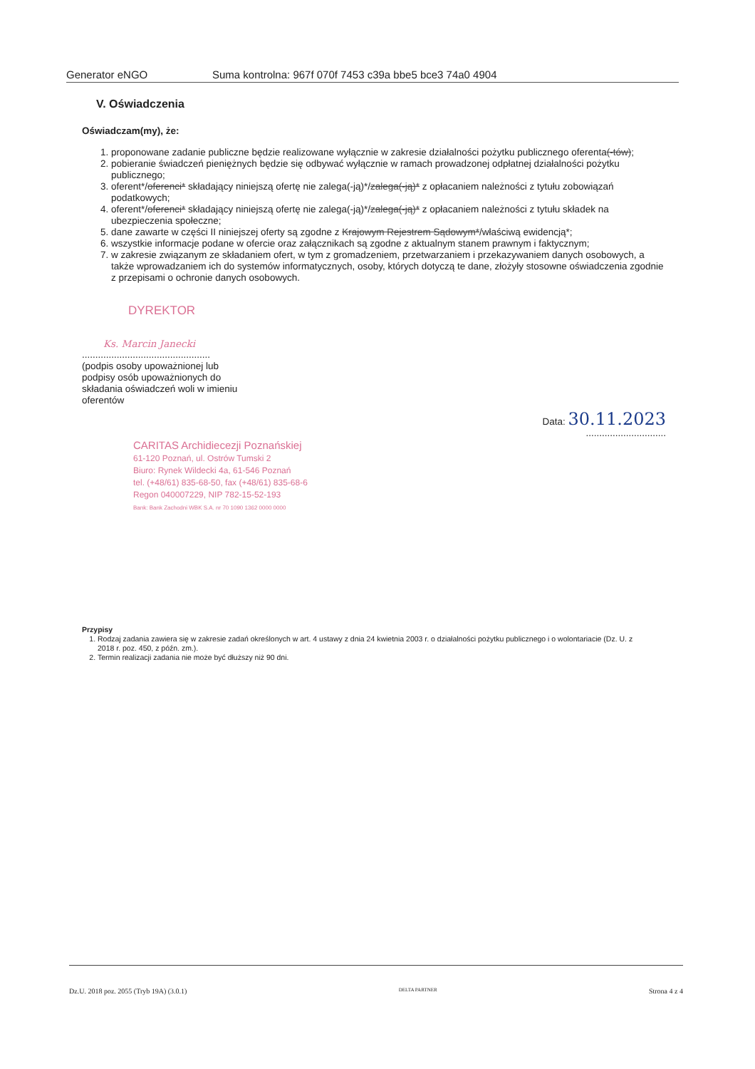Generator eNGO Suma kontrolna: 967f 070f 7453 c39a bbe5 bce3 74a0 4904
V. Oświadczenia
Oświadczam(my), że:
1. proponowane zadanie publiczne będzie realizowane wyłącznie w zakresie działalności pożytku publicznego oferenta(-tów);
2. pobieranie świadczeń pieniężnych będzie się odbywać wyłącznie w ramach prowadzonej odpłatnej działalności pożytku publicznego;
3. oferent*/oferenci* składający niniejszą ofertę nie zalega(-ją)*/zalega(-ją)* z opłacaniem należności z tytułu zobowiązań podatkowych;
4. oferent*/oferenci* składający niniejszą ofertę nie zalega(-ją)*/zalega(-ją)* z opłacaniem należności z tytułu składek na ubezpieczenia społeczne;
5. dane zawarte w części II niniejszej oferty są zgodne z Krajowym Rejestrem Sądowym*/właściwą ewidencją*;
6. wszystkie informacje podane w ofercie oraz załącznikach są zgodne z aktualnym stanem prawnym i faktycznym;
7. w zakresie związanym ze składaniem ofert, w tym z gromadzeniem, przetwarzaniem i przekazywaniem danych osobowych, a także wprowadzaniem ich do systemów informatycznych, osoby, których dotyczą te dane, złożyły stosowne oświadczenia zgodnie z przepisami o ochronie danych osobowych.
DYREKTOR
Ks. Marcin Janecki
................................................
(podpis osoby upoważnionej lub podpisy osób upoważnionych do składania oświadczeń woli w imieniu oferentów
Data: 30.11.2023
..............................
CARITAS Archidiecezji Poznańskiej
61-120 Poznań, ul. Ostrów Tumski 2
Biuro: Rynek Wildecki 4a, 61-546 Poznań
tel. (+48/61) 835-68-50, fax (+48/61) 835-68-6
Regon 040007229, NIP 782-15-52-193
Bank: Bank Zachodni WBK S.A. nr 70 1090 1362 0000 0000
Przypisy
1. Rodzaj zadania zawiera się w zakresie zadań określonych w art. 4 ustawy z dnia 24 kwietnia 2003 r. o działalności pożytku publicznego i o wolontariacie (Dz. U. z 2018 r. poz. 450, z późn. zm.).
2. Termin realizacji zadania nie może być dłuższy niż 90 dni.
Dz.U. 2018 poz. 2055 (Tryb 19A) (3.0.1) DELTA PARTNER Strona 4 z 4